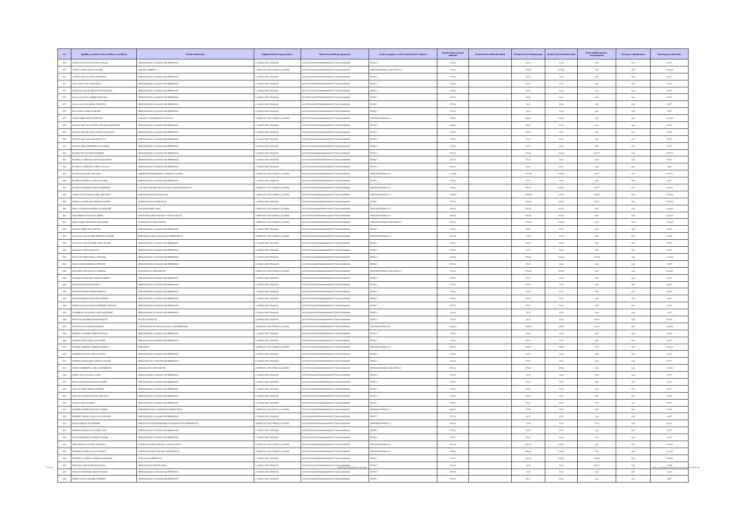| No. | Apellidos y nombres de los servidores y servidoras | Puesto Institucional | Regimen laboral al que pertenece | Número de partida presupuestaria | Grado jerárquico o escala al que pertenece el puesto | Remuneración mensual unificada | Remuneración unificada (anual) | Décimo Tercera Remuneración | Décima Cuarta Remuneración | Horas suplementarias y extraordinarias | Encargos y subrogaciones | Total ingresos adicionales |
| --- | --- | --- | --- | --- | --- | --- | --- | --- | --- | --- | --- | --- |
| 969 | ORTIZ SASAGUAY DAYANNA NICOLE | OPERADOR DE ACABADOS DE IMPRESION | 2.CODIGO DEL TRABAJO | 20220720000000087000000005000511700001000000000 | NIVEL 5 | 675,00 | | 56,25 | 35,42 | 0,00 | 0,00 | 91,67 |
| 970 | ORTIZ SUAREZ NATALI ANABEL | AGENTE COMPRAS | 1.SERVICIO CIVIL PUBLICO (LOSEP) | 20220720000000001000000001000511700002000000000 | SERVIDOR PUBLICO DE APOYO 4 | 733,00 | | 733,00 | 425,00 | 0,00 | 0,00 | 1.158,00 |
| 971 | OSORIO LEON JACINTA GERMANIA | OPERADOR DE ACABADOS DE IMPRESION | 2.CODIGO DEL TRABAJO | 20220720000000087000000005000511700001000000000 | NIVEL 5 | 675,00 | | 56,25 | 35,42 | 0,00 | 0,00 | 91,67 |
| 972 | OTO USUÑO LUIS FERNANDO | OPERADOR DE ACABADOS DE IMPRESION | 2.CODIGO DEL TRABAJO | 20220720000000087000000005000511700001000000000 | NIVEL 5 | 675,00 | | 56,25 | 35,42 | 0,00 | 0,00 | 91,67 |
| 973 | PABON ESCOBAR CHRISTIAN LEONARDO | OPERADOR DE ACABADOS DE IMPRESION | 2.CODIGO DEL TRABAJO | 20220720000000087000000005000511700001000000000 | NIVEL 5 | 675,00 | | 56,25 | 35,42 | 0,00 | 0,00 | 91,67 |
| 974 | PACA CAGUANA CARMEN MARCELA | OPERADOR DE ACABADOS DE IMPRESION | 2.CODIGO DEL TRABAJO | 20220720000000087000000005000511700001000000000 | NIVEL 5 | 675,00 | | 56,25 | 35,42 | 0,00 | 0,00 | 91,67 |
| 975 | PACA CAGUANA MARIA TRANSITO | OPERADOR DE ACABADOS DE IMPRESION | 2.CODIGO DEL TRABAJO | 20220720000000087000000005000511700001000000000 | NIVEL 5 | 675,00 | | 56,25 | 35,42 | 0,00 | 0,00 | 91,67 |
| 976 | PACA LEON VANESSA MISHEL | OPERADOR DE ACABADOS DE IMPRESION | 2.CODIGO DEL TRABAJO | 20220720000000087000000005000511700001000000000 | NIVEL 5 | 675,00 | | 56,25 | 35,42 | 0,00 | 0,00 | 91,67 |
| 977 | PACHA SIMBA JENNY PATRICIA | ANALISTA CONTABILIDAD COSTOS I | 1.SERVICIO CIVIL PUBLICO (LOSEP) | 20220720000000001000000001000511700001000000000 | SERVIDOR PUBLICO 3 | 986,00 | | 986,00 | 425,00 | 0,00 | 0,00 | 1.411,00 |
| 978 | PACHACAMA GUALOTUÑA CRISTINA ELIZABETH | OPERADOR DE ACABADOS DE IMPRESION | 2.CODIGO DEL TRABAJO | 20220720000000087000000005000511700001000000000 | NIVEL 5 | 675,00 | | 56,25 | 35,42 | 0,00 | 0,00 | 91,67 |
| 979 | PACHACAMA RECALDE CRISTIAN ESTALIN | OPERADOR DE ACABADOS DE IMPRESION | 2.CODIGO DEL TRABAJO | 20220720000000087000000005000511700001000000000 | NIVEL 5 | 675,00 | | 56,25 | 35,42 | 0,00 | 0,00 | 91,67 |
| 980 | PACHAY DELGADO WALTER ISAAC | OPERADOR DE ACABADOS DE IMPRESION | 2.CODIGO DEL TRABAJO | 20220720000000087000000005000511700001000000000 | NIVEL 5 | 675,00 | | 56,25 | 35,42 | 0,00 | 0,00 | 91,67 |
| 981 | PACHAY MEZA JENNIFER ALEXANDRA | OPERADOR DE ACABADOS DE IMPRESION | 2.CODIGO DEL TRABAJO | 20220720000000087000000005000511700001000000000 | NIVEL 5 | 675,00 | | 56,25 | 35,42 | 0,00 | 0,00 | 91,67 |
| 982 | PACHAY POVEDA BRYAN RUBEN | OPERADOR DE ACABADOS DE IMPRESION | 2.CODIGO DEL TRABAJO | 20220720000000086000000001000511700001000000000 | NIVEL 5 | 675,00 | | 675,00 | 425,00 | 451,77 | 0,00 | 1.551,77 |
| 983 | PACHECO CORRALES DIANA ELIZABETH | OPERADOR DE ACABADOS DE IMPRESION | 2.CODIGO DEL TRABAJO | 20220720000000087000000005000511700001000000000 | NIVEL 5 | 675,00 | | 56,25 | 35,42 | 0,00 | 0,00 | 91,67 |
| 984 | PACHECO CORRALES LORENA ALICIA | OPERADOR DE ACABADOS DE IMPRESION | 2.CODIGO DEL TRABAJO | 20220720000000087000000005000511700001000000000 | NIVEL 5 | 675,00 | | 56,25 | 35,42 | 0,00 | 0,00 | 91,67 |
| 985 | PACHECO JACOME JOSE LUIS | ADMINISTRADOR REDES Y COMUNICACIONES | 1.SERVICIO CIVIL PUBLICO (LOSEP) | 20220720000000001000000001000511700001000000000 | SERVIDOR PUBLICO 6 | 1.412,00 | | 1.412,00 | 425,00 | 36,75 | 0,00 | 1.873,75 |
| 986 | PACHECO PACHECO CRISTIAN ARIEL | OPERADOR DE ACABADOS DE IMPRESION | 2.CODIGO DEL TRABAJO | 20220720000000087000000005000511700001000000000 | NIVEL 5 | 675,00 | | 56,25 | 35,42 | 0,00 | 0,00 | 91,67 |
| 987 | PACHECO PAZMIÑO EDWIN HUMBERTO | ANALISTA SOPORTE TECNOLOGIAS GEOINFORMATICAS | 1.SERVICIO CIVIL PUBLICO (LOSEP) | 20220720000000001000000001000511700001000000000 | SERVIDOR PUBLICO 3 | 986,00 | | 986,00 | 425,00 | 230,57 | 0,00 | 1.641,57 |
| 988 | PADILLA BACULIMA DANIEL EDUARDO | DISENADOR PRODUCCION IGM | 1.SERVICIO CIVIL PUBLICO (LOSEP) | 20220720000000086000000001000511700001000000000 | SERVIDOR PUBLICO 4 | 1.086,00 | | 1.086,00 | 425,00 | 243,64 | 0,00 | 1.754,64 |
| 989 | PADILLA CHASILUISA FREDDY XAVIER | AUXILIAR DE ELECTRICIDAD | 2.CODIGO DEL TRABAJO | 20220720000000001000000001000511700001000000000 | NIVEL 1 | 561,00 | | 561,00 | 425,00 | 40,56 | 0,00 | 1.026,56 |
| 990 | PAEZ CALDERON MARTHA JACQUELINE | ASISTENTE MERCADEO | 1.SERVICIO CIVIL PUBLICO (LOSEP) | 20220720000000086000000001000511700001000000000 | SERVIDOR PUBLICO 2 | 901,00 | | 901,00 | 425,00 | 0,00 | 0,00 | 1.326,00 |
| 991 | PAEZ MEDINA IVON ELIZABETH | ASISTENTE ESPECIALIZADO CARTOGRAFIA II | 1.SERVICIO CIVIL PUBLICO (LOSEP) | 20220720000000086000000001000511700001000000000 | SERVIDOR PUBLICO 3 | 986,00 | | 986,00 | 425,00 | 0,00 | 0,00 | 1.411,00 |
| 992 | PAEZ SAMBACHE DAVID ALEJANDRO | AUXILIAR EN CARTOGRAFIA | 1.SERVICIO CIVIL PUBLICO (LOSEP) | 20220720000000086000000001000511700001000000000 | SERVIDOR PUBLICO DE APOYO 3 | 675,00 | | 675,00 | 425,00 | 0,00 | 0,00 | 1.100,00 |
| 993 | PAGUAY PEREZ ROSA ELVIRA | OPERADOR DE ACABADOS DE IMPRESION | 2.CODIGO DEL TRABAJO | 20220720000000087000000005000511700001000000000 | NIVEL 5 | 675,00 | | 56,25 | 35,42 | 0,00 | 0,00 | 91,67 |
| 994 | PALACIOS GUACHAMIN JEFERSSON OMAR | DISENADOR APLICACIONES DOCUMENTARIAS | 1.SERVICIO CIVIL PUBLICO (LOSEP) | 20220720000000087000000005000511700001000000000 | SERVIDOR PUBLICO 2 | 901,00 | | 75,08 | 35,42 | 0,00 | 0,00 | 110,50 |
| 995 | PALACIOS GUEVARA MELANIE SALOME | OPERADOR DE ACABADOS DE IMPRESION | 2.CODIGO DEL TRABAJO | 20220720000000087000000005000511700001000000000 | NIVEL 5 | 675,00 | | 56,25 | 35,42 | 0,00 | 0,00 | 91,67 |
| 996 | PALACIOS LOPEZ JOSE LUIS | OPERADOR DE ACABADOS DE IMPRESION | 2.CODIGO DEL TRABAJO | 20220720000000087000000005000511700001000000000 | NIVEL 5 | 675,00 | | 56,25 | 35,42 | 0,00 | 0,00 | 91,67 |
| 997 | PALACIOS VERA PAOLA CAROLINA | OPERADOR DE ACABADOS DE IMPRESION | 2.CODIGO DEL TRABAJO | 20220720000000086000000001000511700001000000000 | NIVEL 5 | 675,00 | | 675,00 | 425,00 | 233,99 | 0,00 | 1.333,99 |
| 998 | PALLO TOBAR BRENDA ESTEFANY | OPERADOR DE ACABADOS DE IMPRESION | 2.CODIGO DEL TRABAJO | 20220720000000087000000005000511700001000000000 | NIVEL 5 | 675,00 | | 56,25 | 35,42 | 0,00 | 0,00 | 91,67 |
| 999 | PALOMINO PROAÑO ELSI AMPARO | AUXILIAR EN CARTOGRAFIA | 1.SERVICIO CIVIL PUBLICO (LOSEP) | 20220720000000086000000001000511700001000000000 | SERVIDOR PUBLICO DE APOYO 3 | 675,00 | | 675,00 | 425,00 | 0,00 | 0,00 | 1.100,00 |
| 1000 | PALOMO VALDIVIESO NAHYB SAMUEL | OPERADOR DE ACABADOS DE IMPRESION | 2.CODIGO DEL TRABAJO | 20220720000000087000000005000511700001000000000 | NIVEL 5 | 675,00 | | 56,25 | 35,42 | 0,00 | 0,00 | 91,67 |
| 1001 | PALTA TONATO DAYSI PAOLA | OPERADOR DE ACABADOS DE IMPRESION | 2.CODIGO DEL TRABAJO | 20220720000000087000000005000511700001000000000 | NIVEL 5 | 675,00 | | 56,25 | 35,42 | 0,00 | 0,00 | 91,67 |
| 1002 | PALTAN PAREDES MARIA PATRICIA | OPERADOR DE ACABADOS DE IMPRESION | 2.CODIGO DEL TRABAJO | 20220720000000087000000005000511700001000000000 | NIVEL 5 | 675,00 | | 56,25 | 35,42 | 0,00 | 0,00 | 91,67 |
| 1003 | PALTAN PAREDES MATILDE JOSEFINA | OPERADOR DE ACABADOS DE IMPRESION | 2.CODIGO DEL TRABAJO | 20220720000000087000000005000511700001000000000 | NIVEL 5 | 675,00 | | 56,25 | 35,42 | 0,00 | 0,00 | 91,67 |
| 1004 | PANELUISA BASANTES KATHERINE STEFANIA | OPERADOR DE ACABADOS DE IMPRESION | 2.CODIGO DEL TRABAJO | 20220720000000087000000005000511700001000000000 | NIVEL 5 | 675,00 | | 56,25 | 35,42 | 0,00 | 0,00 | 91,67 |
| 1005 | PANIMBOZA TISALEMA LADY JAQUELINE | OPERADOR DE ACABADOS DE IMPRESION | 2.CODIGO DEL TRABAJO | 20220720000000087000000005000511700001000000000 | NIVEL 5 | 675,00 | | 56,25 | 35,42 | 0,00 | 0,00 | 91,67 |
| 1006 | PANTOJA SANCHEZ DAVID PATRICIO | TECNICO INTEGRAL | 2.CODIGO DEL TRABAJO | 20220720000000087000000005000511700001000000000 | NIVEL 8 | 530,00 | | 44,17 | 35,42 | 279,00 | 0,00 | 358,58 |
| 1007 | PANTOJA VACA EDWIN PATRICIO | ASISTENTE DE TECNOLOGIAS DE LA INFORMACION | 1.SERVICIO CIVIL PUBLICO (LOSEP) | 20220720000000001000000001000511700001000000000 | SERVIDOR PUBLICO 1 | 1.060,24 | | 1.060,24 | 425,00 | 176,80 | 0,00 | 1.662,04 |
| 1008 | PAREDES ALVAREZ CHRISTIAN PAUL | OPERADOR DE ACABADOS DE IMPRESION | 2.CODIGO DEL TRABAJO | 20220720000000087000000005000511700001000000000 | NIVEL 5 | 675,00 | | 56,25 | 35,42 | 0,00 | 0,00 | 91,67 |
| 1009 | PAREDES CRUZ JOEL ALEXANDER | OPERADOR DE ACABADOS DE IMPRESION | 2.CODIGO DEL TRABAJO | 20220720000000087000000005000511700001000000000 | NIVEL 5 | 675,00 | | 56,25 | 35,42 | 0,00 | 0,00 | 91,67 |
| 1010 | PAREDES JIMENEZ ANDRES ESTEBAN | OPERADOR | 1.SERVICIO CIVIL PUBLICO (LOSEP) | 20220720000000001000000001000511700001000000000 | SERVIDOR PUBLICO 3 | 986,00 | | 986,00 | 425,00 | 0,00 | 0,00 | 1.411,00 |
| 1011 | PAREDES PACHAY CARLOS DAVID | OPERADOR DE ACABADOS DE IMPRESION | 2.CODIGO DEL TRABAJO | 20220720000000087000000005000511700001000000000 | NIVEL 5 | 675,00 | | 56,25 | 35,42 | 0,00 | 0,00 | 91,67 |
| 1012 | PAREDES REQUELME SANTIAGO DAVID | OPERADOR DE ACABADOS DE IMPRESION | 2.CODIGO DEL TRABAJO | 20220720000000087000000005000511700001000000000 | NIVEL 5 | 675,00 | | 56,25 | 35,42 | 0,00 | 0,00 | 91,67 |
| 1013 | PARRA SARMIENTO CARLOS HUMBERTO | AUXILIAR EN CARTOGRAFIA | 1.SERVICIO CIVIL PUBLICO (LOSEP) | 20220720000000086000000001000511700001000000000 | SERVIDOR PUBLICO DE APOYO 3 | 675,00 | | 675,00 | 425,00 | 0,00 | 0,00 | 1.100,00 |
| 1014 | PARRA VELASCO OLGA LIDIA | OPERADOR DE ACABADOS DE IMPRESION | 2.CODIGO DEL TRABAJO | 20220720000000087000000005000511700001000000000 | NIVEL 5 | 675,00 | | 56,25 | 35,42 | 0,00 | 0,00 | 91,67 |
| 1015 | PASSO GUAMANGATE DIANA ERIKA | OPERADOR DE ACABADOS DE IMPRESION | 2.CODIGO DEL TRABAJO | 20220720000000087000000005000511700001000000000 | NIVEL 5 | 675,00 | | 56,25 | 35,42 | 0,00 | 0,00 | 91,67 |
| 1016 | PAUCAR OJEDA HELEN LIZBETH | OPERADOR DE ACABADOS DE IMPRESION | 2.CODIGO DEL TRABAJO | 20220720000000087000000005000511700001000000000 | NIVEL 5 | 675,00 | | 56,25 | 35,42 | 0,00 | 0,00 | 91,67 |
| 1017 | PAUCAR VALENCIA BIANCA MICAELA | OPERADOR DE ACABADOS DE IMPRESION | 2.CODIGO DEL TRABAJO | 20220720000000087000000005000511700001000000000 | NIVEL 5 | 675,00 | | 56,25 | 35,42 | 0,00 | 0,00 | 91,67 |
| 1018 | PAVON CAIZA DANIELA | OPERADOR DE ACABADOS DE IMPRESION | 2.CODIGO DEL TRABAJO | 20220720000000087000000005000511700001000000000 | NIVEL 5 | 675,00 | | 56,25 | 35,42 | 0,00 | 0,00 | 91,67 |
| 1019 | PAZMIÑO DOMINGUEZ LUIS ANDRES | DISENADOR APLICACIONES DOCUMENTARIAS | 1.SERVICIO CIVIL PUBLICO (LOSEP) | 20220720000000087000000005000511700001000000000 | SERVIDOR PUBLICO 2 | 901,00 | | 75,08 | 35,42 | 0,00 | 0,00 | 110,50 |
| 1020 | PAZMIÑO ORTEGA NANCY GUADALUPE | OPERADOR DE ACABADOS DE IMPRESION | 2.CODIGO DEL TRABAJO | 20220720000000087000000005000511700001000000000 | NIVEL 5 | 675,00 | | 56,25 | 35,42 | 0,00 | 0,00 | 91,67 |
| 1021 | PAZOS PUENTE JEAN PIERRE | ESPECIALISTA EN HARDWARE Y EQUIPOS FOTOGRAMETRICOS | 1.SERVICIO CIVIL PUBLICO (LOSEP) | 20220720000000087000000005000511700001000000000 | SERVIDOR PUBLICO 2 | 901,00 | | 75,08 | 35,42 | 71,03 | 0,00 | 181,53 |
| 1022 | PEDRAZA ROBALINO DANIEL IVAN | OPERADOR DE ACABADOS DE IMPRESION | 2.CODIGO DEL TRABAJO | 20220720000000087000000005000511700001000000000 | NIVEL 5 | 675,00 | | 56,25 | 35,42 | 0,00 | 0,00 | 91,67 |
| 1023 | PELAEZ MENDOZA ANDREA SALOME | OPERADOR DE ACABADOS DE IMPRESION | 2.CODIGO DEL TRABAJO | 20220720000000087000000005000511700001000000000 | NIVEL 5 | 675,00 | | 56,25 | 35,42 | 0,00 | 0,00 | 91,67 |
| 1024 | PEÑA REINOSO RAFAEL RODOLFO | ASISTENTE ESPECIALIZADO CARTOGRAFIA I | 1.SERVICIO CIVIL PUBLICO (LOSEP) | 20220720000000086000000001000511700001000000000 | SERVIDOR PUBLICO 2 | 901,00 | | 901,00 | 425,00 | 0,00 | 0,00 | 1.326,00 |
| 1025 | PEÑAFIEL BARROS LUCIA JEANETT | ASISTENTE ESPECIALIZADO GEOGRAFIA II | 1.SERVICIO CIVIL PUBLICO (LOSEP) | 20220720000000086000000001000511700001000000000 | SERVIDOR PUBLICO 3 | 986,00 | | 986,00 | 425,00 | 0,00 | 0,00 | 1.411,00 |
| 1026 | PEÑAFIEL LLERENA SANDRA ELIZABETH | AUXILIAR DE IMPRENTA | 2.CODIGO DEL TRABAJO | 20220720000000086000000001000511700001000000000 | NIVEL 1 | 531,00 | | 531,00 | 425,00 | 241,46 | 0,00 | 1.197,46 |
| 1027 | PERALBO CHAVEZ EDISON DAVID | OPERADOR DE MONTACARGA | 2.CODIGO DEL TRABAJO | 20220720000000087000000005000511700001000000000 | NIVEL 5 | 531,00 | | 44,25 | 35,42 | 192,22 | 0,00 | 271,89 |
| 1028 | PERALTA ANDRADE JORDAN MATEO | OPERADOR DE ACABADOS DE IMPRESION | 2.CODIGO DEL TRABAJO | 20220720000000087000000005000511700001000000000 | NIVEL 5 | 675,00 | | 56,25 | 35,42 | 0,00 | 0,00 | 91,67 |
| 1029 | PEREZ ANGULO DANIEL ROBERTO | OPERADOR DE ACABADOS DE IMPRESION | 2.CODIGO DEL TRABAJO | 20220720000000087000000005000511700001000000000 | NIVEL 5 | 675,00 | | 56,25 | 35,42 | 0,00 | 0,00 | 91,67 |
17 de 26 INSTITUTO GEOGRÁFICO MILITAR literal_c_Remuneracion_mensual_por_puesto_Diciembre.xlsx